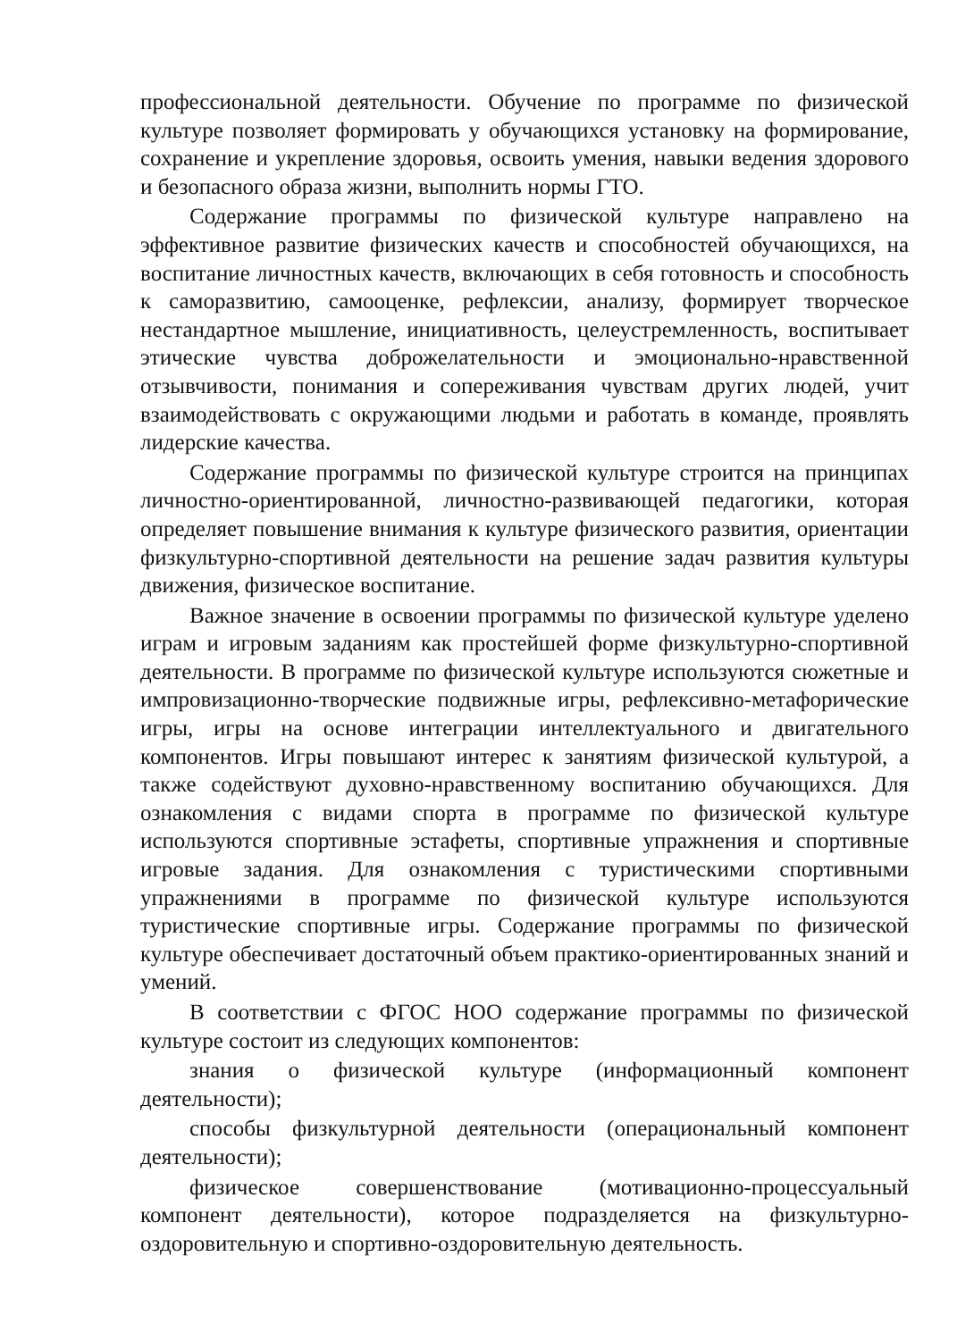профессиональной деятельности. Обучение по программе по физической культуре позволяет формировать у обучающихся установку на формирование, сохранение и укрепление здоровья, освоить умения, навыки ведения здорового и безопасного образа жизни, выполнить нормы ГТО.
Содержание программы по физической культуре направлено на эффективное развитие физических качеств и способностей обучающихся, на воспитание личностных качеств, включающих в себя готовность и способность к саморазвитию, самооценке, рефлексии, анализу, формирует творческое нестандартное мышление, инициативность, целеустремленность, воспитывает этические чувства доброжелательности и эмоционально-нравственной отзывчивости, понимания и сопереживания чувствам других людей, учит взаимодействовать с окружающими людьми и работать в команде, проявлять лидерские качества.
Содержание программы по физической культуре строится на принципах личностно-ориентированной, личностно-развивающей педагогики, которая определяет повышение внимания к культуре физического развития, ориентации физкультурно-спортивной деятельности на решение задач развития культуры движения, физическое воспитание.
Важное значение в освоении программы по физической культуре уделено играм и игровым заданиям как простейшей форме физкультурно-спортивной деятельности. В программе по физической культуре используются сюжетные и импровизационно-творческие подвижные игры, рефлексивно-метафорические игры, игры на основе интеграции интеллектуального и двигательного компонентов. Игры повышают интерес к занятиям физической культурой, а также содействуют духовно-нравственному воспитанию обучающихся. Для ознакомления с видами спорта в программе по физической культуре используются спортивные эстафеты, спортивные упражнения и спортивные игровые задания. Для ознакомления с туристическими спортивными упражнениями в программе по физической культуре используются туристические спортивные игры. Содержание программы по физической культуре обеспечивает достаточный объем практико-ориентированных знаний и умений.
В соответствии с ФГОС НОО содержание программы по физической культуре состоит из следующих компонентов:
знания о физической культуре (информационный компонент деятельности);
способы физкультурной деятельности (операциональный компонент деятельности);
физическое совершенствование (мотивационно-процессуальный компонент деятельности), которое подразделяется на физкультурно-оздоровительную и спортивно-оздоровительную деятельность.